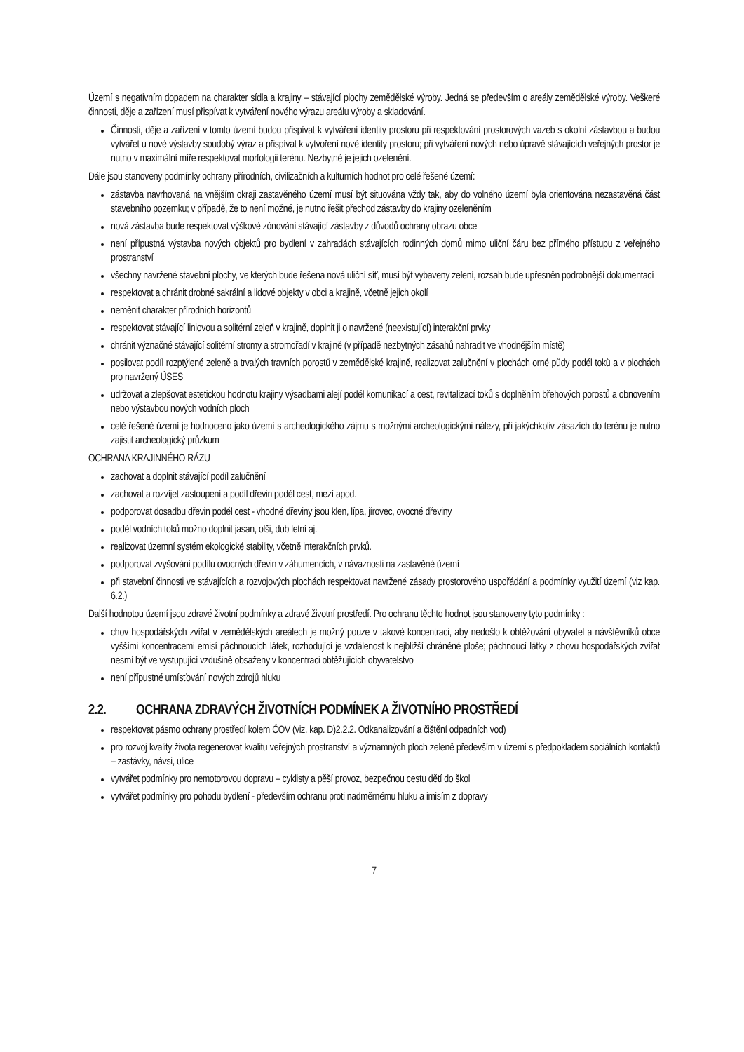Území s negativním dopadem na charakter sídla a krajiny – stávající plochy zemědělské výroby. Jedná se především o areály zemědělské výroby. Veškeré činnosti, děje a zařízení musí přispívat k vytváření nového výrazu areálu výroby a skladování.
Činnosti, děje a zařízení v tomto území budou přispívat k vytváření identity prostoru při respektování prostorových vazeb s okolní zástavbou a budou vytvářet u nové výstavby soudobý výraz a přispívat k vytvoření nové identity prostoru; při vytváření nových nebo úpravě stávajících veřejných prostor je nutno v maximální míře respektovat morfologii terénu. Nezbytné je jejich ozelenění.
Dále jsou stanoveny podmínky ochrany přírodních, civilizačních a kulturních hodnot pro celé řešené území:
zástavba navrhovaná na vnějším okraji zastavěného území musí být situována vždy tak, aby do volného území byla orientována nezastavěná část stavebního pozemku; v případě, že to není možné, je nutno řešit přechod zástavby do krajiny ozeleněním
nová zástavba bude respektovat výškové zónování stávající zástavby z důvodů ochrany obrazu obce
není přípustná výstavba nových objektů pro bydlení v zahradách stávajících rodinných domů mimo uliční čáru bez přímého přístupu z veřejného prostranství
všechny navržené stavební plochy, ve kterých bude řešena nová uliční síť, musí být vybaveny zelení, rozsah bude upřesněn podrobnější dokumentací
respektovat a chránit drobné sakrální a lidové objekty v obci a krajině, včetně jejich okolí
neměnit charakter přírodních horizontů
respektovat stávající liniovou a solitérní zeleň v krajině, doplnit ji o navržené (neexistující) interakční prvky
chránit význačné stávající solitérní stromy a stromořadí v krajině (v případě nezbytných zásahů nahradit ve vhodnějším místě)
posilovat podíl rozptýlené zeleně a trvalých travních porostů v zemědělské krajině, realizovat zalučnění v plochách orné půdy podél toků a v plochách pro navržený ÚSES
udržovat a zlepšovat estetickou hodnotu krajiny výsadbami alejí podél komunikací a cest, revitalizací toků s doplněním břehových porostů a obnovením nebo výstavbou nových vodních ploch
celé řešené území je hodnoceno jako území s archeologického zájmu s možnými archeologickými nálezy, při jakýchkoliv zásazích do terénu je nutno zajistit archeologický průzkum
OCHRANA KRAJINNÉHO RÁZU
zachovat a doplnit stávající podíl zalučnění
zachovat a rozvíjet zastoupení a podíl dřevin podél cest, mezí apod.
podporovat dosadbu dřevin podél cest - vhodné dřeviny jsou klen, lípa, jírovec, ovocné dřeviny
podél vodních toků možno doplnit jasan, olši, dub letní aj.
realizovat územní systém ekologické stability, včetně interakčních prvků.
podporovat zvyšování podílu ovocných dřevin v záhumencích, v návaznosti na zastavěné území
při stavební činnosti ve stávajících a rozvojových plochách respektovat navržené zásady prostorového uspořádání a podmínky využití území (viz kap. 6.2.)
Další hodnotou území jsou zdravé životní podmínky a zdravé životní prostředí. Pro ochranu těchto hodnot jsou stanoveny tyto podmínky :
chov hospodářských zvířat v zemědělských areálech je možný pouze v takové koncentraci, aby nedošlo k obtěžování obyvatel a návštěvníků obce vyššími koncentracemi emisí páchnoucích látek, rozhodující je vzdálenost k nejbližší chráněné ploše; páchnoucí látky z chovu hospodářských zvířat nesmí být ve vystupující vzdušině obsaženy v koncentraci obtěžujících obyvatelstvo
není přípustné umísťování nových zdrojů hluku
2.2. OCHRANA ZDRAVÝCH ŽIVOTNÍCH PODMÍNEK A ŽIVOTNÍHO PROSTŘEDÍ
respektovat pásmo ochrany prostředí kolem ČOV (viz. kap. D)2.2.2. Odkanalizování a čištění odpadních vod)
pro rozvoj kvality života regenerovat kvalitu veřejných prostranství a významných ploch zeleně především v území s předpokladem sociálních kontaktů – zastávky, návsi, ulice
vytvářet podmínky pro nemotorovou dopravu – cyklisty a pěší provoz, bezpečnou cestu dětí do škol
vytvářet podmínky pro pohodu bydlení - především ochranu proti nadměrnému hluku a imisím z dopravy
7